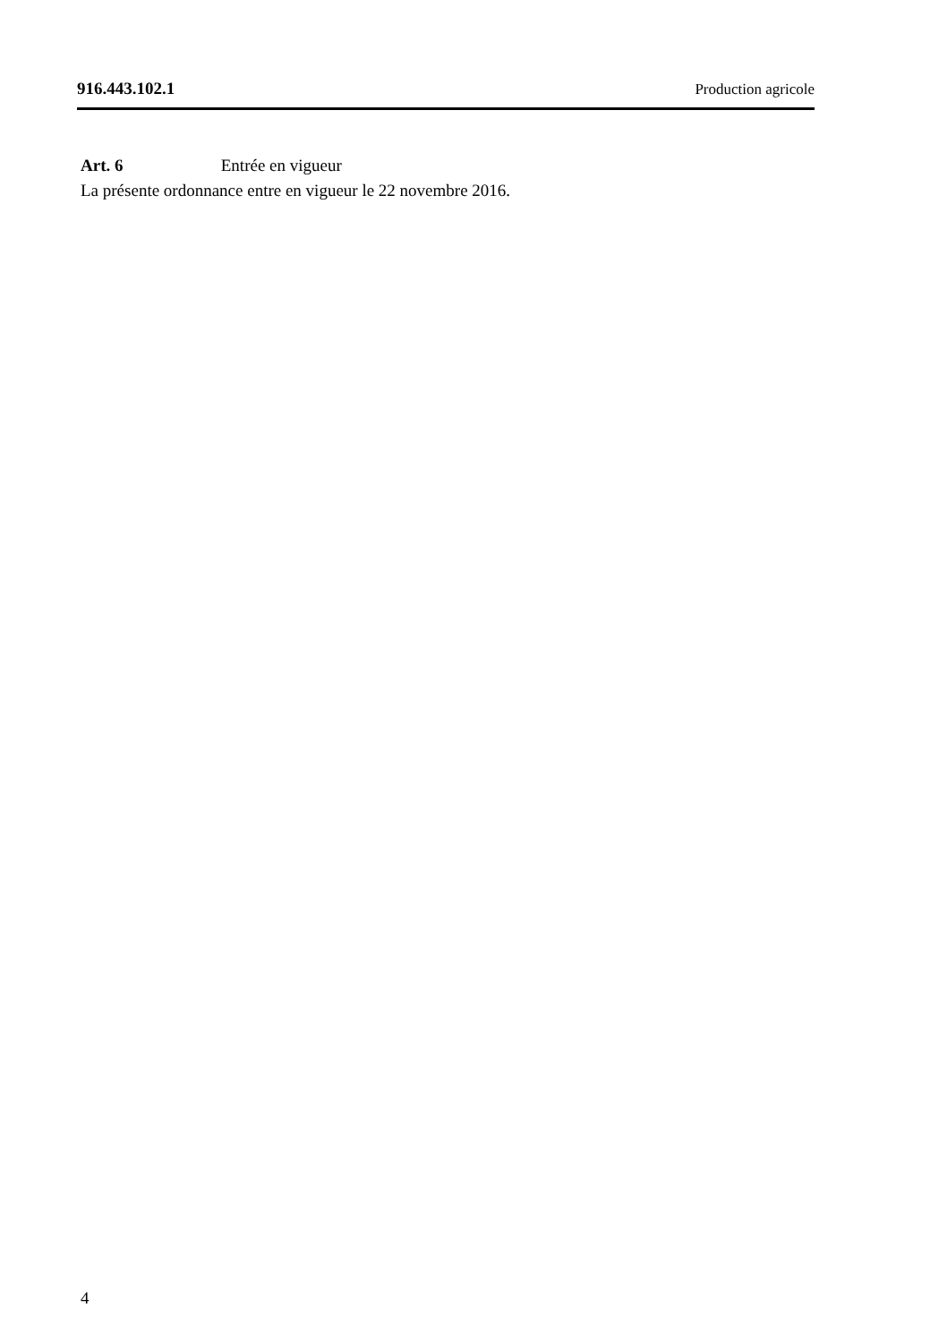916.443.102.1 Production agricole
Art. 6 Entrée en vigueur
La présente ordonnance entre en vigueur le 22 novembre 2016.
4